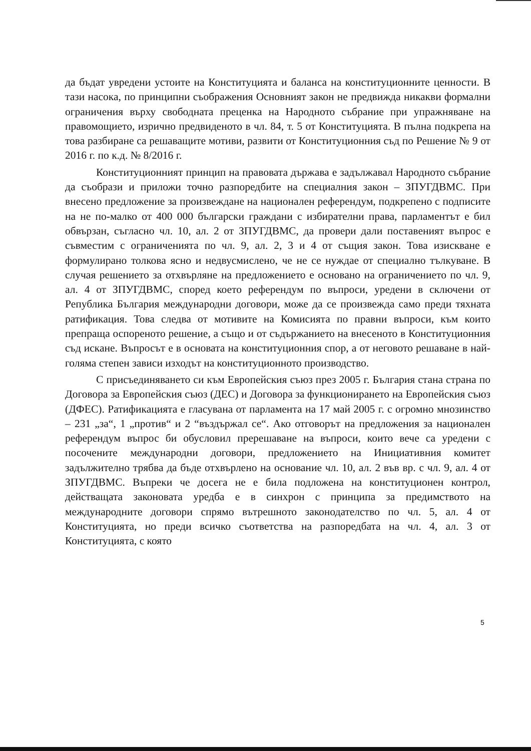да бъдат увредени устоите на Конституцията и баланса на конституционните ценности. В тази насока, по принципни съображения Основният закон не предвижда никакви формални ограничения върху свободната преценка на Народното събрание при упражняване на правомощието, изрично предвиденото в чл. 84, т. 5 от Конституцията. В пълна подкрепа на това разбиране са решаващите мотиви, развити от Конституционния съд по Решение № 9 от 2016 г. по к.д. № 8/2016 г.
Конституционният принцип на правовата държава е задължавал Народното събрание да съобрази и приложи точно разпоредбите на специалния закон – ЗПУГДВМС. При внесено предложение за произвеждане на национален референдум, подкрепено с подписите на не по-малко от 400 000 български граждани с избирателни права, парламентът е бил обвързан, съгласно чл. 10, ал. 2 от ЗПУГДВМС, да провери дали поставеният въпрос е съвместим с ограниченията по чл. 9, ал. 2, 3 и 4 от същия закон. Това изискване е формулирано толкова ясно и недвусмислено, че не се нуждае от специално тълкуване. В случая решението за отхвърляне на предложението е основано на ограничението по чл. 9, ал. 4 от ЗПУГДВМС, според което референдум по въпроси, уредени в сключени от Република България международни договори, може да се произвежда само преди тяхната ратификация. Това следва от мотивите на Комисията по правни въпроси, към които препраща оспореното решение, а също и от съдържанието на внесеното в Конституционния съд искане. Въпросът е в основата на конституционния спор, а от неговото решаване в най-голяма степен зависи изходът на конституционното производство.
С присъединяването си към Европейския съюз през 2005 г. България стана страна по Договора за Европейския съюз (ДЕС) и Договора за функционирането на Европейския съюз (ДФЕС). Ратификацията е гласувана от парламента на 17 май 2005 г. с огромно мнозинство – 231 „за“, 1 „против“ и 2 “въздържал се“. Ако отговорът на предложения за национален референдум въпрос би обусловил пререшаване на въпроси, които вече са уредени с посочените международни договори, предложението на Инициативния комитет задължително трябва да бъде отхвърлено на основание чл. 10, ал. 2 във вр. с чл. 9, ал. 4 от ЗПУГДВМС. Въпреки че досега не е била подложена на конституционен контрол, действащата законовата уредба е в синхрон с принципа за предимството на международните договори спрямо вътрешното законодателство по чл. 5, ал. 4 от Конституцията, но преди всичко съответства на разпоредбата на чл. 4, ал. 3 от Конституцията, с която
5